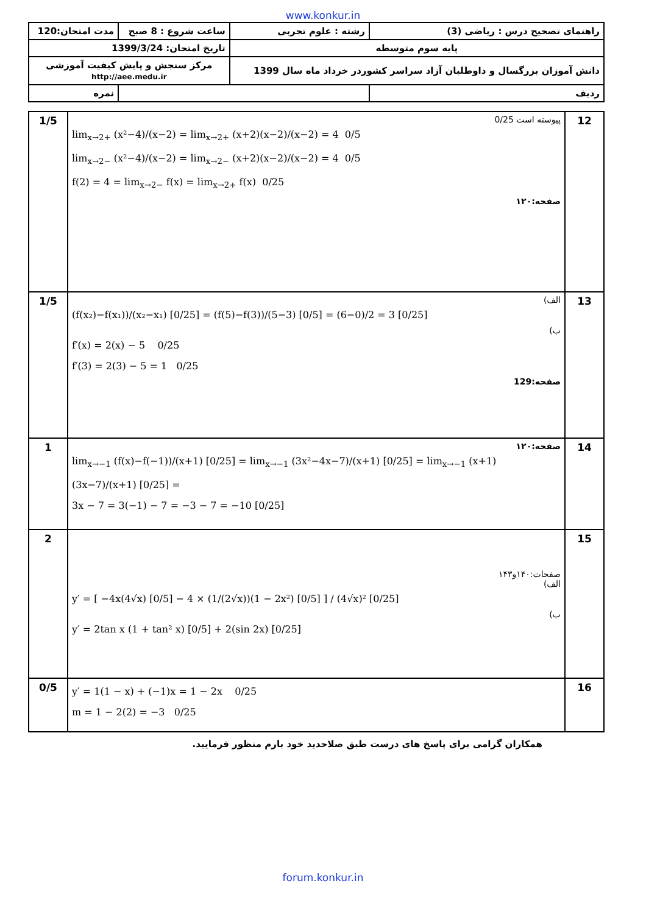www.konkur.in
| راهنمای تصحیح درس : ریاضی (3) | رشته : علوم تجربی | ساعت شروع : 8 صبح | مدت امتحان:120 |
| پایه سوم متوسطه | | تاریخ امتحان: 1399/3/24 | |
| دانش آموزان بزرگسال و داوطلبان آزاد سراسر کشوردر خرداد ماه سال 1399 | | مرکز سنجش و پایش کیفیت آموزشی http://aee.medu.ir | |
| ردیف | | | نمره |
| 12 | پیوسته است 0/25 lim<sub>x→2+</sub> (x²−4)/(x−2) = lim<sub>x→2+</sub> (x+2)(x−2)/(x−2) = 4 0/5 lim<sub>x→2−</sub> (x²−4)/(x−2) = lim<sub>x→2−</sub> (x+2)(x−2)/(x−2) = 4 0/5 f(2) = 4 = lim<sub>x→2−</sub> f(x) = lim<sub>x→2+</sub> f(x) 0/25 صفحه:۱۲۰ | 1/5 |
| 13 | الف) (f(x₂)−f(x₁))/(x₂−x₁) [0/25] = (f(5)−f(3))/(5−3) [0/5] = (6−0)/2 = 3 [0/25] ب) f′(x) = 2(x) − 5 0/25 f′(3) = 2(3) − 5 = 1 0/25 صفحه:129 | 1/5 |
| 14 | صفحه:۱۲۰ lim<sub>x→−1</sub> (f(x)−f(−1))/(x+1) [0/25] = lim<sub>x→−1</sub> (3x²−4x−7)/(x+1) [0/25] = lim<sub>x→−1</sub> (x+1)(3x−7)/(x+1) [0/25] = 3x − 7 = 3(−1) − 7 = −3 − 7 = −10 [0/25] | 1 |
| 15 | صفحات:۱۴۰و۱۴۳ الف) y′ = [ −4x(4√x) [0/5] − 4 × (1/(2√x))(1 − 2x²) [0/5] ] / (4√x)² [0/25] ب) y′ = 2tan x (1 + tan² x) [0/5] + 2(sin 2x) [0/25] | 2 |
| 16 | y′ = 1(1 − x) + (−1)x = 1 − 2x 0/25 m = 1 − 2(2) = −3 0/25 | 0/5 |
همکاران گرامی برای پاسخ های درست طبق صلاحدید خود بارم منظور فرمایید.
forum.konkur.in